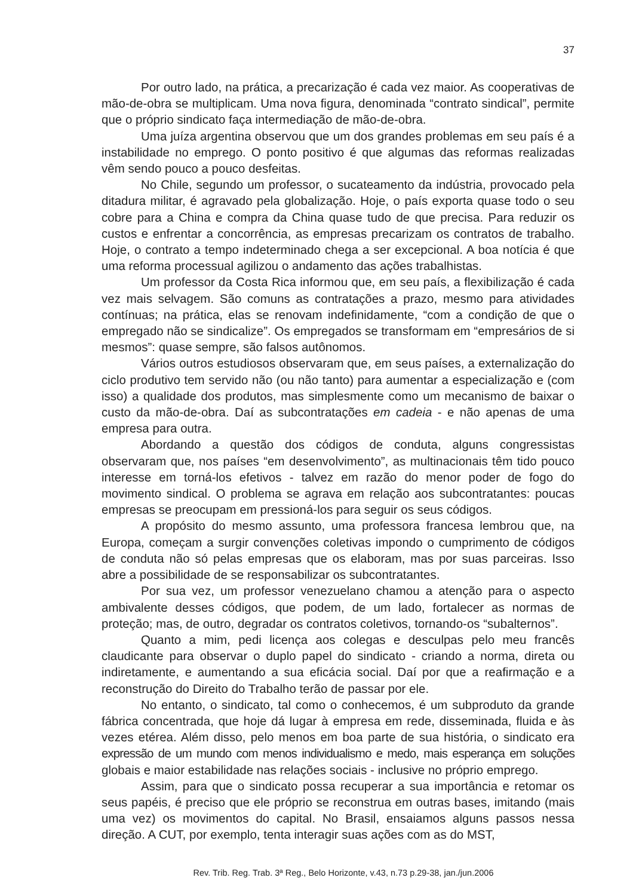37
Por outro lado, na prática, a precarização é cada vez maior. As cooperativas de mão-de-obra se multiplicam. Uma nova figura, denominada “contrato sindical”, permite que o próprio sindicato faça intermediação de mão-de-obra.
Uma juíza argentina observou que um dos grandes problemas em seu país é a instabilidade no emprego. O ponto positivo é que algumas das reformas realizadas vêm sendo pouco a pouco desfeitas.
No Chile, segundo um professor, o sucateamento da indústria, provocado pela ditadura militar, é agravado pela globalização. Hoje, o país exporta quase todo o seu cobre para a China e compra da China quase tudo de que precisa. Para reduzir os custos e enfrentar a concorrência, as empresas precarizam os contratos de trabalho. Hoje, o contrato a tempo indeterminado chega a ser excepcional. A boa notícia é que uma reforma processual agilizou o andamento das ações trabalhistas.
Um professor da Costa Rica informou que, em seu país, a flexibilização é cada vez mais selvagem. São comuns as contratações a prazo, mesmo para atividades contínuas; na prática, elas se renovam indefinidamente, “com a condição de que o empregado não se sindicalize”. Os empregados se transformam em “empresários de si mesmos”: quase sempre, são falsos autônomos.
Vários outros estudiosos observaram que, em seus países, a externalização do ciclo produtivo tem servido não (ou não tanto) para aumentar a especialização e (com isso) a qualidade dos produtos, mas simplesmente como um mecanismo de baixar o custo da mão-de-obra. Daí as subcontratações em cadeia - e não apenas de uma empresa para outra.
Abordando a questão dos códigos de conduta, alguns congressistas observaram que, nos países “em desenvolvimento”, as multinacionais têm tido pouco interesse em torná-los efetivos - talvez em razão do menor poder de fogo do movimento sindical. O problema se agrava em relação aos subcontratantes: poucas empresas se preocupam em pressioná-los para seguir os seus códigos.
A propósito do mesmo assunto, uma professora francesa lembrou que, na Europa, começam a surgir convenções coletivas impondo o cumprimento de códigos de conduta não só pelas empresas que os elaboram, mas por suas parceiras. Isso abre a possibilidade de se responsabilizar os subcontratantes.
Por sua vez, um professor venezuelano chamou a atenção para o aspecto ambivalente desses códigos, que podem, de um lado, fortalecer as normas de proteção; mas, de outro, degradar os contratos coletivos, tornando-os “subalternos”.
Quanto a mim, pedi licença aos colegas e desculpas pelo meu francês claudicante para observar o duplo papel do sindicato - criando a norma, direta ou indiretamente, e aumentando a sua eficácia social. Daí por que a reafirmação e a reconstrução do Direito do Trabalho terão de passar por ele.
No entanto, o sindicato, tal como o conhecemos, é um subproduto da grande fábrica concentrada, que hoje dá lugar à empresa em rede, disseminada, fluida e às vezes etérea. Além disso, pelo menos em boa parte de sua história, o sindicato era expressão de um mundo com menos individualismo e medo, mais esperança em soluções globais e maior estabilidade nas relações sociais - inclusive no próprio emprego.
Assim, para que o sindicato possa recuperar a sua importância e retomar os seus papéis, é preciso que ele próprio se reconstrua em outras bases, imitando (mais uma vez) os movimentos do capital. No Brasil, ensaiamos alguns passos nessa direção. A CUT, por exemplo, tenta interagir suas ações com as do MST,
Rev. Trib. Reg. Trab. 3ª Reg., Belo Horizonte, v.43, n.73 p.29-38, jan./jun.2006